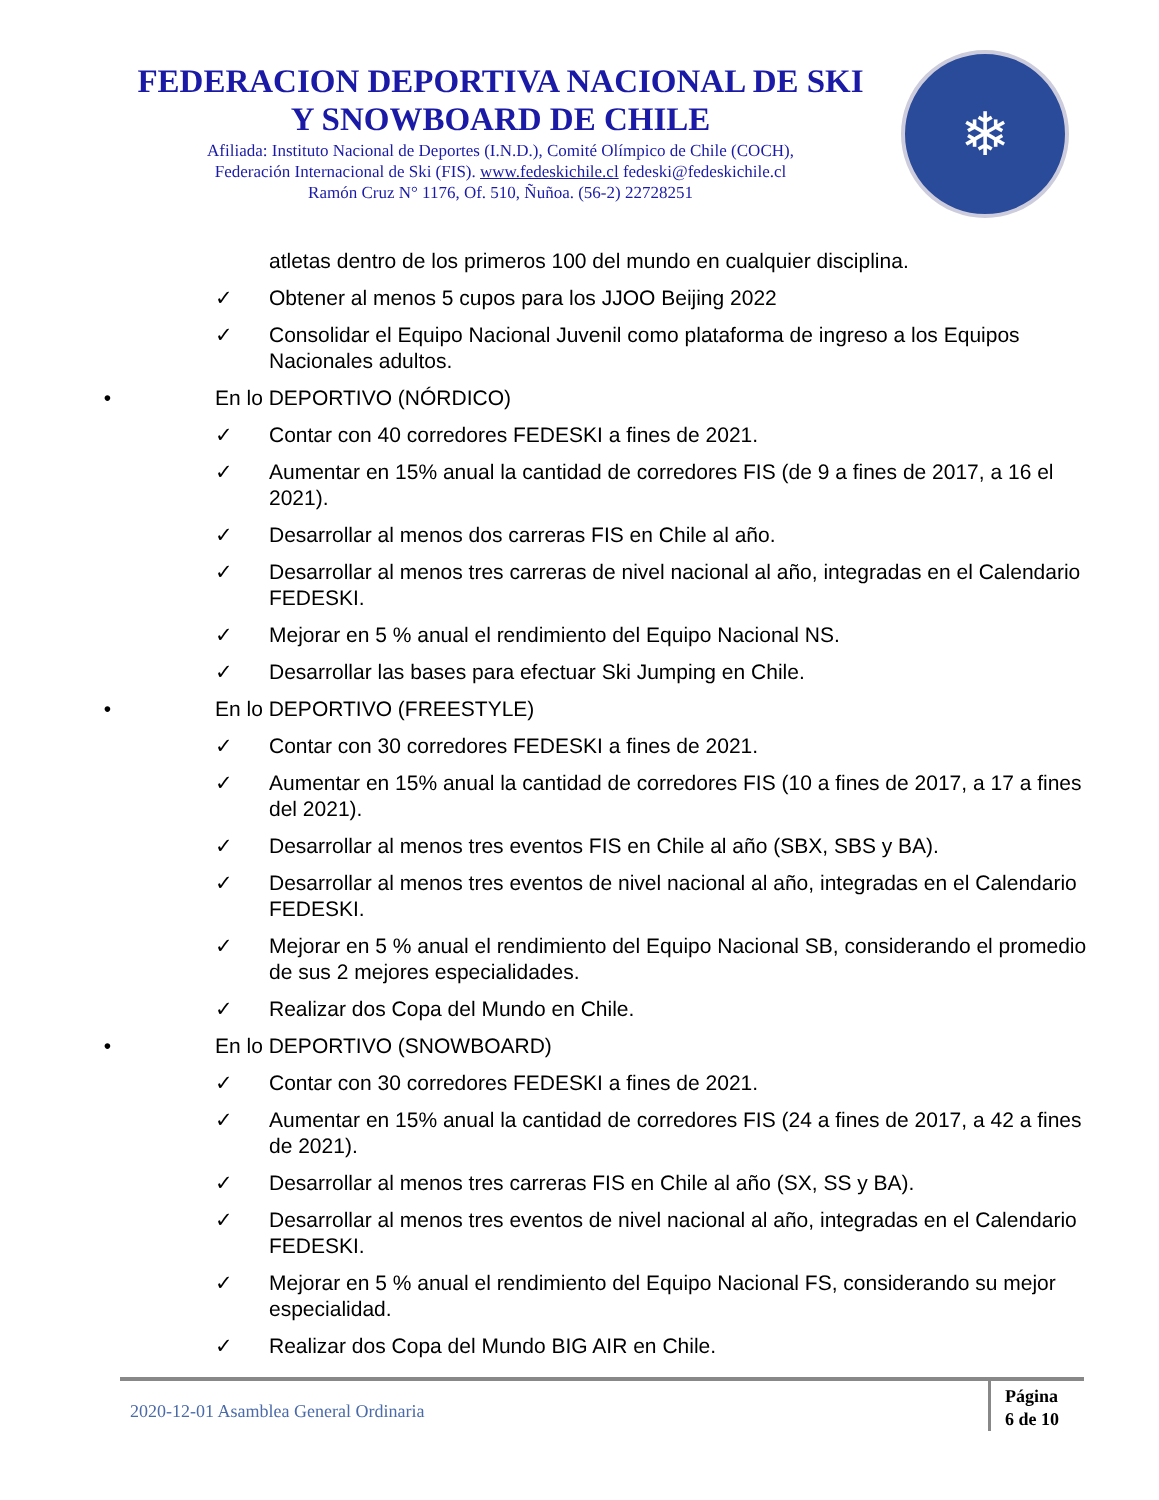FEDERACION DEPORTIVA NACIONAL DE SKI
Y SNOWBOARD DE CHILE
Afiliada: Instituto Nacional de Deportes (I.N.D.), Comité Olímpico de Chile (COCH),
Federación Internacional de Ski (FIS). www.fedeskichile.cl fedeski@fedeskichile.cl
Ramón Cruz N° 1176, Of. 510, Ñuñoa. (56-2) 22728251
❄
atletas dentro de los primeros 100 del mundo en cualquier disciplina.
✓ Obtener al menos 5 cupos para los JJOO Beijing 2022
✓ Consolidar el Equipo Nacional Juvenil como plataforma de ingreso a los Equipos Nacionales adultos.
• En lo DEPORTIVO (NÓRDICO)
✓ Contar con 40 corredores FEDESKI a fines de 2021.
✓ Aumentar en 15% anual la cantidad de corredores FIS (de 9 a fines de 2017, a 16 el 2021).
✓ Desarrollar al menos dos carreras FIS en Chile al año.
✓ Desarrollar al menos tres carreras de nivel nacional al año, integradas en el Calendario FEDESKI.
✓ Mejorar en 5 % anual el rendimiento del Equipo Nacional NS.
✓ Desarrollar las bases para efectuar Ski Jumping en Chile.
• En lo DEPORTIVO (FREESTYLE)
✓ Contar con 30 corredores FEDESKI a fines de 2021.
✓ Aumentar en 15% anual la cantidad de corredores FIS (10 a fines de 2017, a 17 a fines del 2021).
✓ Desarrollar al menos tres eventos FIS en Chile al año (SBX, SBS y BA).
✓ Desarrollar al menos tres eventos de nivel nacional al año, integradas en el Calendario FEDESKI.
✓ Mejorar en 5 % anual el rendimiento del Equipo Nacional SB, considerando el promedio de sus 2 mejores especialidades.
✓ Realizar dos Copa del Mundo en Chile.
• En lo DEPORTIVO (SNOWBOARD)
✓ Contar con 30 corredores FEDESKI a fines de 2021.
✓ Aumentar en 15% anual la cantidad de corredores FIS (24 a fines de 2017, a 42 a fines de 2021).
✓ Desarrollar al menos tres carreras FIS en Chile al año (SX, SS y BA).
✓ Desarrollar al menos tres eventos de nivel nacional al año, integradas en el Calendario FEDESKI.
✓ Mejorar en 5 % anual el rendimiento del Equipo Nacional FS, considerando su mejor especialidad.
✓ Realizar dos Copa del Mundo BIG AIR en Chile.
2020-12-01 Asamblea General Ordinaria
Página
6 de 10